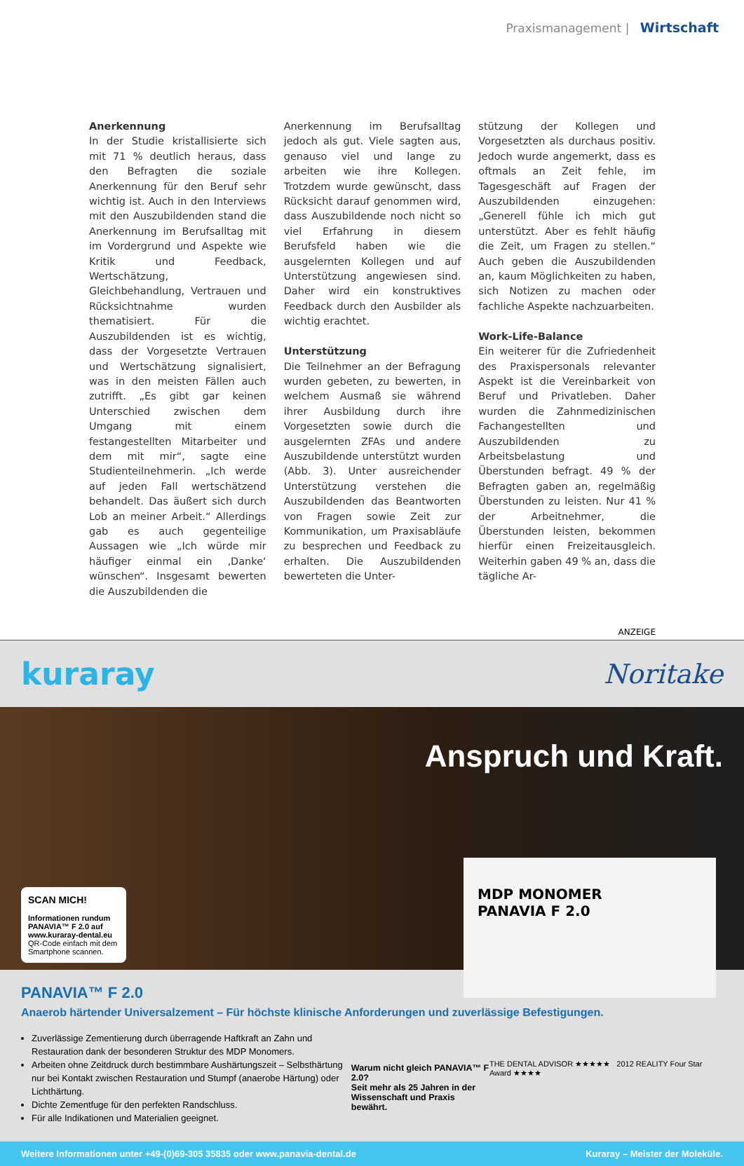Praxismanagement | Wirtschaft
Anerkennung
In der Studie kristallisierte sich mit 71 % deutlich heraus, dass den Befragten die soziale Anerkennung für den Beruf sehr wichtig ist. Auch in den Interviews mit den Auszubildenden stand die Anerkennung im Berufsalltag mit im Vordergrund und Aspekte wie Kritik und Feedback, Wertschätzung, Gleichbehandlung, Vertrauen und Rücksichtnahme wurden thematisiert. Für die Auszubildenden ist es wichtig, dass der Vorgesetzte Vertrauen und Wertschätzung signalisiert, was in den meisten Fällen auch zutrifft. „Es gibt gar keinen Unterschied zwischen dem Umgang mit einem festangestellten Mitarbeiter und dem mit mir“, sagte eine Studienteilnehmerin. „Ich werde auf jeden Fall wertschätzend behandelt. Das äußert sich durch Lob an meiner Arbeit.“ Allerdings gab es auch gegenteilige Aussagen wie „Ich würde mir häufiger einmal ein ‚Danke‘ wünschen“. Insgesamt bewerten die Auszubildenden die
Anerkennung im Berufsalltag jedoch als gut. Viele sagten aus, genauso viel und lange zu arbeiten wie ihre Kollegen. Trotzdem wurde gewünscht, dass Rücksicht darauf genommen wird, dass Auszubildende noch nicht so viel Erfahrung in diesem Berufsfeld haben wie die ausgelernten Kollegen und auf Unterstützung angewiesen sind. Daher wird ein konstruktives Feedback durch den Ausbilder als wichtig erachtet.
Unterstützung
Die Teilnehmer an der Befragung wurden gebeten, zu bewerten, in welchem Ausmaß sie während ihrer Ausbildung durch ihre Vorgesetzten sowie durch die ausgelernten ZFAs und andere Auszubildende unterstützt wurden (Abb. 3). Unter ausreichender Unterstützung verstehen die Auszubildenden das Beantworten von Fragen sowie Zeit zur Kommunikation, um Praxisabläufe zu besprechen und Feedback zu erhalten. Die Auszubildenden bewerteten die Unter-
stützung der Kollegen und Vorgesetzten als durchaus positiv. Jedoch wurde angemerkt, dass es oftmals an Zeit fehle, im Tagesgeschäft auf Fragen der Auszubildenden einzugehen: „Generell fühle ich mich gut unterstützt. Aber es fehlt häufig die Zeit, um Fragen zu stellen.“ Auch geben die Auszubildenden an, kaum Möglichkeiten zu haben, sich Notizen zu machen oder fachliche Aspekte nachzuarbeiten.
Work-Life-Balance
Ein weiterer für die Zufriedenheit des Praxispersonals relevanter Aspekt ist die Vereinbarkeit von Beruf und Privatleben. Daher wurden die Zahnmedizinischen Fachangestellten und Auszubildenden zu Arbeitsbelastung und Überstunden befragt. 49 % der Befragten gaben an, regelmäßig Überstunden zu leisten. Nur 41 % der Arbeitnehmer, die Überstunden leisten, bekommen hierfür einen Freizeitausgleich. Weiterhin gaben 49 % an, dass die tägliche Ar-
ANZEIGE
kuraray Noritake
SCAN MICH!
Informationen rundum PANAVIA™ F 2.0 auf www.kuraray-dental.eu
QR-Code einfach mit dem Smartphone scannen.
Anspruch und Kraft.
MDP MONOMER
PANAVIA F 2.0
PANAVIA™ F 2.0
Anaerob härtender Universalzement – Für höchste klinische Anforderungen und zuverlässige Befestigungen.
Zuverlässige Zementierung durch überragende Haftkraft an Zahn und Restauration dank der besonderen Struktur des MDP Monomers.
Arbeiten ohne Zeitdruck durch bestimmbare Aushärtungszeit – Selbsthärtung nur bei Kontakt zwischen Restauration und Stumpf (anaerobe Härtung) oder Lichthärtung.
Dichte Zementfuge für den perfekten Randschluss.
Für alle Indikationen und Materialien geeignet.
Warum nicht gleich PANAVIA™ F 2.0?
Seit mehr als 25 Jahren in der
Wissenschaft und Praxis bewährt.
THE DENTAL ADVISOR ★★★★★ 2012 REALITY Four Star Award ★★★★
Weitere Informationen unter +49-(0)69-305 35835 oder www.panavia-dental.de Kuraray – Meister der Moleküle.